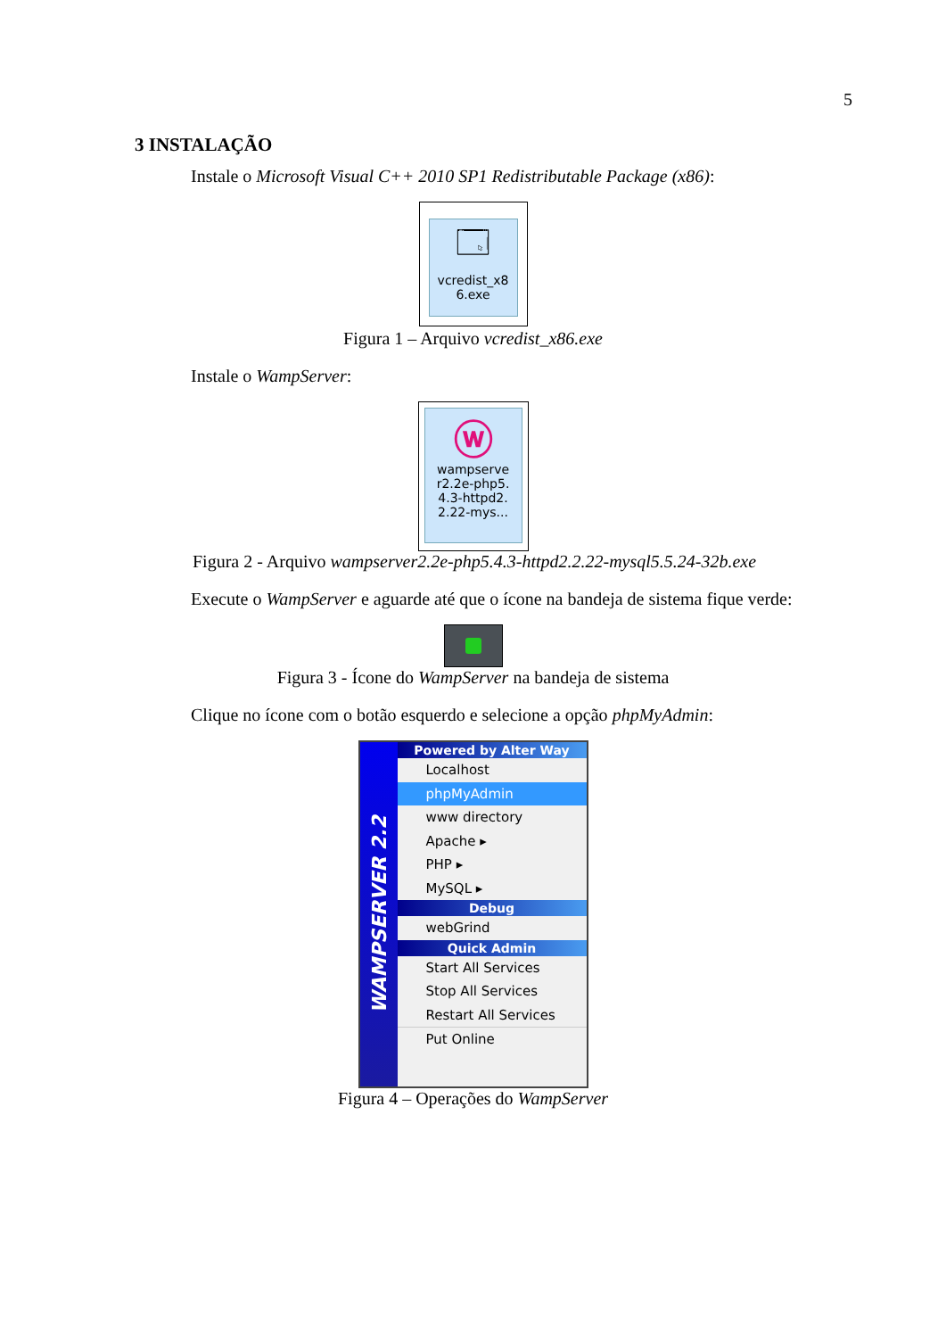5
3 INSTALAÇÃO
Instale o Microsoft Visual C++ 2010 SP1 Redistributable Package (x86):
🗔
vcredist_x8
6.exe
Figura 1 – Arquivo vcredist_x86.exe
Instale o WampServer:
ⓦ
wampserve
r2.2e-php5.
4.3-httpd2.
2.22-mys...
Figura 2 - Arquivo wampserver2.2e-php5.4.3-httpd2.2.22-mysql5.5.24-32b.exe
Execute o WampServer e aguarde até que o ícone na bandeja de sistema fique verde:
Figura 3 - Ícone do WampServer na bandeja de sistema
Clique no ícone com o botão esquerdo e selecione a opção phpMyAdmin:
WAMPSERVER 2.2
Powered by Alter Way
Localhost
phpMyAdmin
www directory
Apache ▸
PHP ▸
MySQL ▸
Debug
webGrind
Quick Admin
Start All Services
Stop All Services
Restart All Services
Put Online
Figura 4 – Operações do WampServer